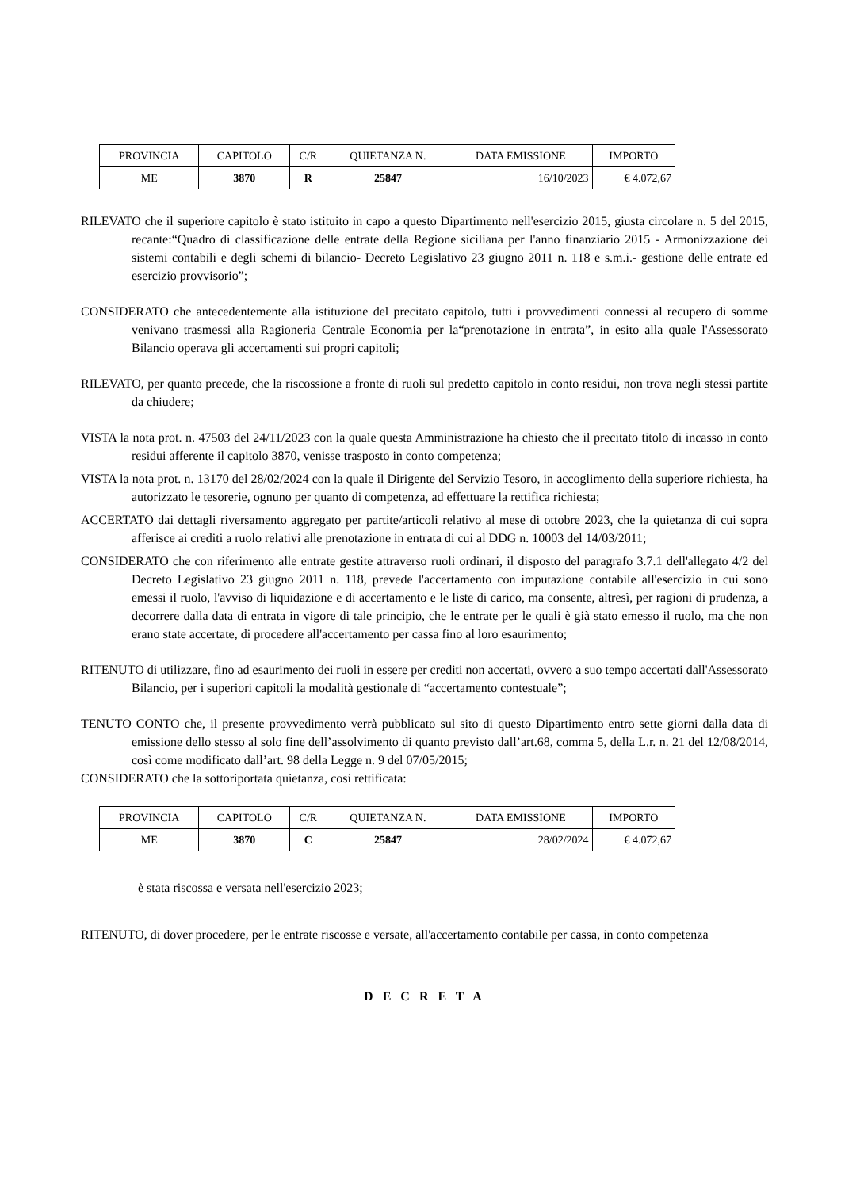| PROVINCIA | CAPITOLO | C/R | QUIETANZA N. | DATA EMISSIONE | IMPORTO |
| --- | --- | --- | --- | --- | --- |
| ME | 3870 | R | 25847 | 16/10/2023 | € 4.072,67 |
RILEVATO che il superiore capitolo è stato istituito in capo a questo Dipartimento nell'esercizio 2015, giusta circolare n. 5 del 2015, recante:“Quadro di classificazione delle entrate della Regione siciliana per l'anno finanziario 2015 - Armonizzazione dei sistemi contabili e degli schemi di bilancio- Decreto Legislativo 23 giugno 2011 n. 118 e s.m.i.- gestione delle entrate ed esercizio provvisorio”;
CONSIDERATO che antecedentemente alla istituzione del precitato capitolo, tutti i provvedimenti connessi al recupero di somme venivano trasmessi alla Ragioneria Centrale Economia per la“prenotazione in entrata”, in esito alla quale l'Assessorato Bilancio operava gli accertamenti sui propri capitoli;
RILEVATO, per quanto precede, che la riscossione a fronte di ruoli sul predetto capitolo in conto residui, non trova negli stessi partite da chiudere;
VISTA la nota prot. n. 47503 del 24/11/2023 con la quale questa Amministrazione ha chiesto che il precitato titolo di incasso in conto residui afferente il capitolo 3870, venisse trasposto in conto competenza;
VISTA la nota prot. n. 13170 del 28/02/2024 con la quale il Dirigente del Servizio Tesoro, in accoglimento della superiore richiesta, ha autorizzato le tesorerie, ognuno per quanto di competenza, ad effettuare la rettifica richiesta;
ACCERTATO dai dettagli riversamento aggregato per partite/articoli relativo al mese di ottobre 2023, che la quietanza di cui sopra afferisce ai crediti a ruolo relativi alle prenotazione in entrata di cui al DDG n. 10003 del 14/03/2011;
CONSIDERATO che con riferimento alle entrate gestite attraverso ruoli ordinari, il disposto del paragrafo 3.7.1 dell'allegato 4/2 del Decreto Legislativo 23 giugno 2011 n. 118, prevede l'accertamento con imputazione contabile all'esercizio in cui sono emessi il ruolo, l'avviso di liquidazione e di accertamento e le liste di carico, ma consente, altresì, per ragioni di prudenza, a decorrere dalla data di entrata in vigore di tale principio, che le entrate per le quali è già stato emesso il ruolo, ma che non erano state accertate, di procedere all'accertamento per cassa fino al loro esaurimento;
RITENUTO di utilizzare, fino ad esaurimento dei ruoli in essere per crediti non accertati, ovvero a suo tempo accertati dall'Assessorato Bilancio, per i superiori capitoli la modalità gestionale di “accertamento contestuale”;
TENUTO CONTO che, il presente provvedimento verrà pubblicato sul sito di questo Dipartimento entro sette giorni dalla data di emissione dello stesso al solo fine dell’assolvimento di quanto previsto dall’art.68, comma 5, della L.r. n. 21 del 12/08/2014, così come modificato dall’art. 98 della Legge n. 9 del 07/05/2015;
CONSIDERATO che la sottoriportata quietanza, così rettificata:
| PROVINCIA | CAPITOLO | C/R | QUIETANZA N. | DATA EMISSIONE | IMPORTO |
| --- | --- | --- | --- | --- | --- |
| ME | 3870 | C | 25847 | 28/02/2024 | € 4.072,67 |
è stata riscossa e versata nell'esercizio 2023;
RITENUTO, di dover procedere, per le entrate riscosse e versate, all'accertamento contabile per cassa, in conto competenza
D E C R E T A